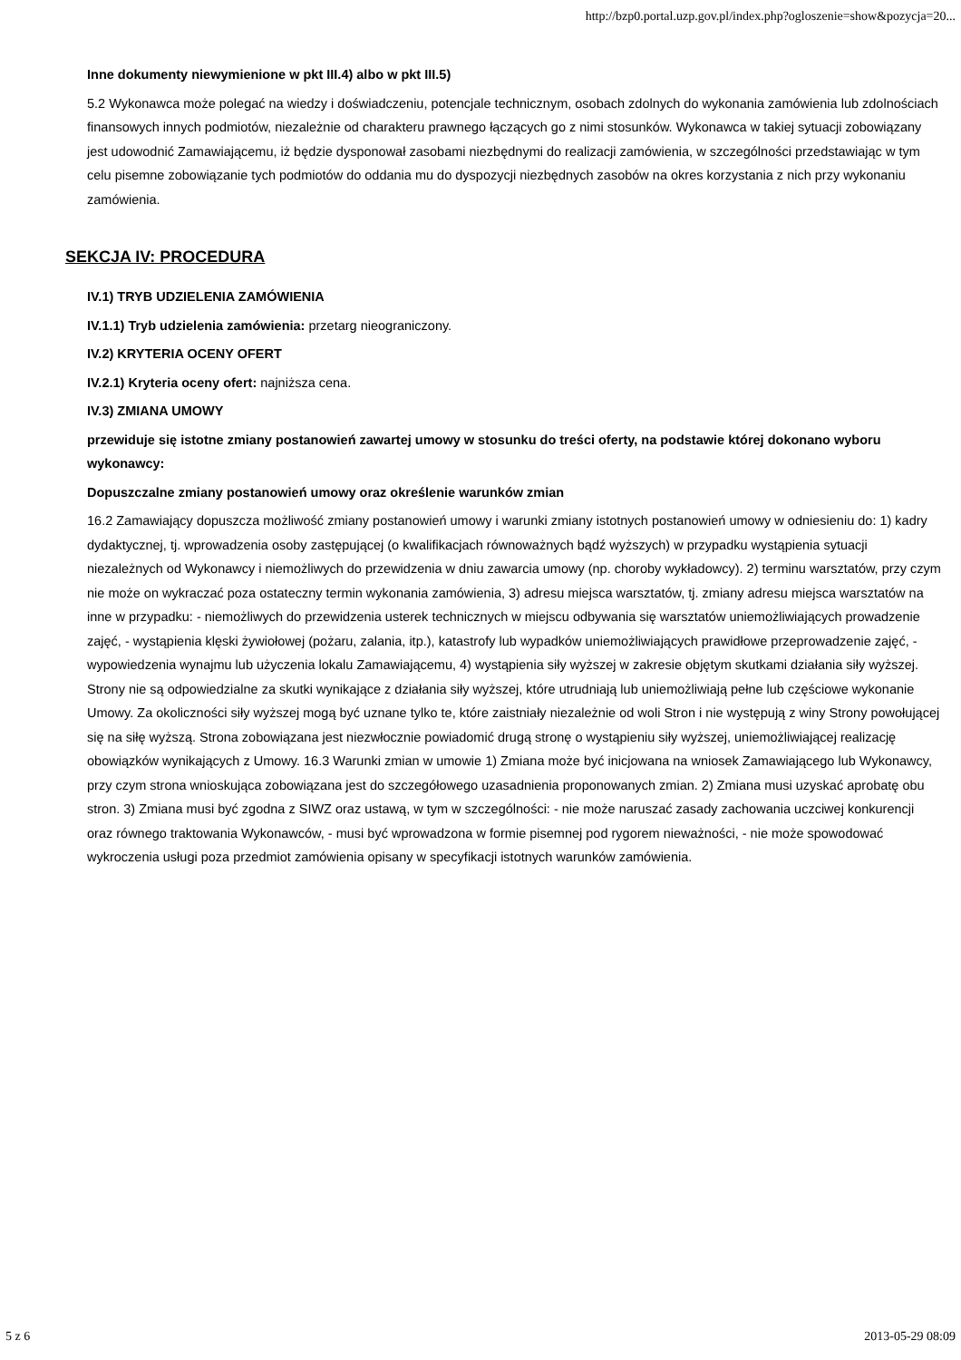http://bzp0.portal.uzp.gov.pl/index.php?ogloszenie=show&pozycja=20...
Inne dokumenty niewymienione w pkt III.4) albo w pkt III.5)
5.2 Wykonawca może polegać na wiedzy i doświadczeniu, potencjale technicznym, osobach zdolnych do wykonania zamówienia lub zdolnościach finansowych innych podmiotów, niezależnie od charakteru prawnego łączących go z nimi stosunków. Wykonawca w takiej sytuacji zobowiązany jest udowodnić Zamawiającemu, iż będzie dysponował zasobami niezbędnymi do realizacji zamówienia, w szczególności przedstawiając w tym celu pisemne zobowiązanie tych podmiotów do oddania mu do dyspozycji niezbędnych zasobów na okres korzystania z nich przy wykonaniu zamówienia.
SEKCJA IV: PROCEDURA
IV.1) TRYB UDZIELENIA ZAMÓWIENIA
IV.1.1) Tryb udzielenia zamówienia: przetarg nieograniczony.
IV.2) KRYTERIA OCENY OFERT
IV.2.1) Kryteria oceny ofert: najniższa cena.
IV.3) ZMIANA UMOWY
przewiduje się istotne zmiany postanowień zawartej umowy w stosunku do treści oferty, na podstawie której dokonano wyboru wykonawcy:
Dopuszczalne zmiany postanowień umowy oraz określenie warunków zmian
16.2 Zamawiający dopuszcza możliwość zmiany postanowień umowy i warunki zmiany istotnych postanowień umowy w odniesieniu do: 1) kadry dydaktycznej, tj. wprowadzenia osoby zastępującej (o kwalifikacjach równoważnych bądź wyższych) w przypadku wystąpienia sytuacji niezależnych od Wykonawcy i niemożliwych do przewidzenia w dniu zawarcia umowy (np. choroby wykładowcy). 2) terminu warsztatów, przy czym nie może on wykraczać poza ostateczny termin wykonania zamówienia, 3) adresu miejsca warsztatów, tj. zmiany adresu miejsca warsztatów na inne w przypadku: - niemożliwych do przewidzenia usterek technicznych w miejscu odbywania się warsztatów uniemożliwiających prowadzenie zajęć, - wystąpienia klęski żywiołowej (pożaru, zalania, itp.), katastrofy lub wypadków uniemożliwiających prawidłowe przeprowadzenie zajęć, - wypowiedzenia wynajmu lub użyczenia lokalu Zamawiającemu, 4) wystąpienia siły wyższej w zakresie objętym skutkami działania siły wyższej. Strony nie są odpowiedzialne za skutki wynikające z działania siły wyższej, które utrudniają lub uniemożliwiają pełne lub częściowe wykonanie Umowy. Za okoliczności siły wyższej mogą być uznane tylko te, które zaistniały niezależnie od woli Stron i nie występują z winy Strony powołującej się na siłę wyższą. Strona zobowiązana jest niezwłocznie powiadomić drugą stronę o wystąpieniu siły wyższej, uniemożliwiającej realizację obowiązków wynikających z Umowy. 16.3 Warunki zmian w umowie 1) Zmiana może być inicjowana na wniosek Zamawiającego lub Wykonawcy, przy czym strona wnioskująca zobowiązana jest do szczegółowego uzasadnienia proponowanych zmian. 2) Zmiana musi uzyskać aprobatę obu stron. 3) Zmiana musi być zgodna z SIWZ oraz ustawą, w tym w szczególności: - nie może naruszać zasady zachowania uczciwej konkurencji oraz równego traktowania Wykonawców, - musi być wprowadzona w formie pisemnej pod rygorem nieważności, - nie może spowodować wykroczenia usługi poza przedmiot zamówienia opisany w specyfikacji istotnych warunków zamówienia.
5 z 6 2013-05-29 08:09